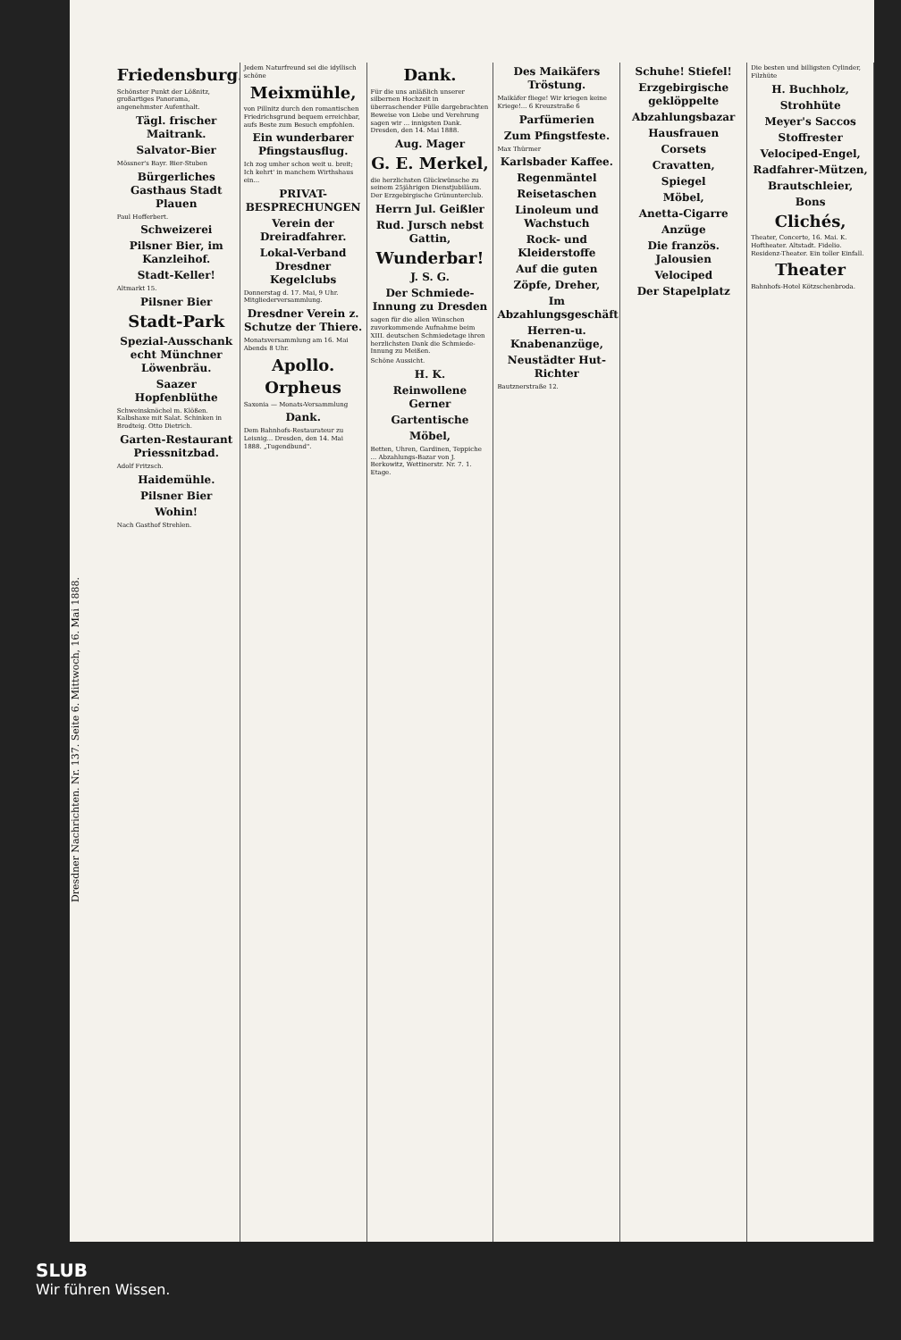Dresdner Nachrichten. Nr. 137. Seite 6. Mittwoch, 16. Mai 1888.
Friedensburg.
Schönster Punkt der Lößnitz, großartiges Panorama, angenehmster Aufenthalt.
Tägl. frischer Maitrank.
Salvator-Bier
Mössner's Bayr. Bier-Stuben
Bürgerliches Gasthaus Stadt Plauen
Paul Hofferbert.
Schweizerei
Pilsner Bier, im Kanzleihof.
Stadt-Keller!
Altmarkt 15.
Pilsner Bier
Stadt-Park
Spezial-Ausschank echt Münchner Löwenbräu.
Saazer Hopfenblüthe
Schweinsknöchel m. Klößen. Kalbshaxe mit Salat. Schinken in Brodteig. Otto Dietrich.
Garten-Restaurant Priessnitzbad.
Adolf Fritzsch.
Haidemühle.
Pilsner Bier
Wohin!
Nach Gasthof Strehlen.
Jedem Naturfreund sei die idyllisch schöne
Meixmühle,
von Pillnitz durch den romantischen Friedrichsgrund bequem erreichbar, aufs Beste zum Besuch empfohlen.
Ein wunderbarer Pfingstausflug.
Ich zog umher schon weit u. breit; Ich kehrt' in manchem Wirthshaus ein...
PRIVAT-BESPRECHUNGEN
Verein der Dreiradfahrer.
Lokal-Verband Dresdner Kegelclubs
Donnerstag d. 17. Mai, 9 Uhr. Mitgliederversammlung.
Dresdner Verein z. Schutze der Thiere.
Monatsversammlung am 16. Mai Abends 8 Uhr.
Apollo.
Orpheus
Saxonia — Monats-Versammlung
Dank.
Dem Bahnhofs-Restaurateur zu Leisnig... Dresden, den 14. Mai 1888. „Tugendbund".
Dank.
Für die uns anläßlich unserer silbernen Hochzeit in überraschender Fülle dargebrachten Beweise von Liebe und Verehrung sagen wir ... innigsten Dank. Dresden, den 14. Mai 1888.
Aug. Mager
G. E. Merkel,
die herzlichsten Glückwünsche zu seinem 25jährigen Dienstjubiläum. Der Erzgebirgische Grünunterclub.
Herrn Jul. Geißler
Rud. Jursch nebst Gattin,
Wunderbar!
J. S. G.
Der Schmiede-Innung zu Dresden
sagen für die allen Wünschen zuvorkommende Aufnahme beim XIII. deutschen Schmiedetage ihren herzlichsten Dank die Schmiede-Innung zu Meißen.
Schöne Aussicht.
H. K.
Reinwollene Gerner
Gartentische
Möbel,
Betten, Uhren, Gardinen, Teppiche ... Abzahlungs-Bazar von J. Berkowitz, Wettinerstr. Nr. 7. 1. Etage.
Des Maikäfers Tröstung.
Maikäfer fliege! Wir kriegen keine Kriege!... 6 Kreuzstraße 6
Parfümerien
Zum Pfingstfeste.
Max Thürmer
Karlsbader Kaffee.
Regenmäntel
Reisetaschen
Linoleum und Wachstuch
Rock- und Kleiderstoffe
Auf die guten
Zöpfe, Dreher,
Im Abzahlungsgeschäft
Herren-u. Knabenanzüge,
Neustädter Hut-Richter
Bautznerstraße 12.
Schuhe! Stiefel!
Erzgebirgische geklöppelte
Abzahlungsbazar
Hausfrauen
Corsets
Cravatten,
Spiegel
Möbel,
Anetta-Cigarre
Anzüge
Die französ. Jalousien
Velociped
Der Stapelplatz
Die besten und billigsten Cylinder, Filzhüte
H. Buchholz,
Strohhüte
Meyer's Saccos
Stoffrester
Velociped-Engel,
Radfahrer-Mützen,
Brautschleier,
Bons
Clichés,
Theater, Concerte, 16. Mai. K. Hoftheater. Altstadt. Fidelio. Residenz-Theater. Ein toller Einfall.
Theater
Bahnhofs-Hotel Kötzschenbroda.
SLUB
Wir führen Wissen.